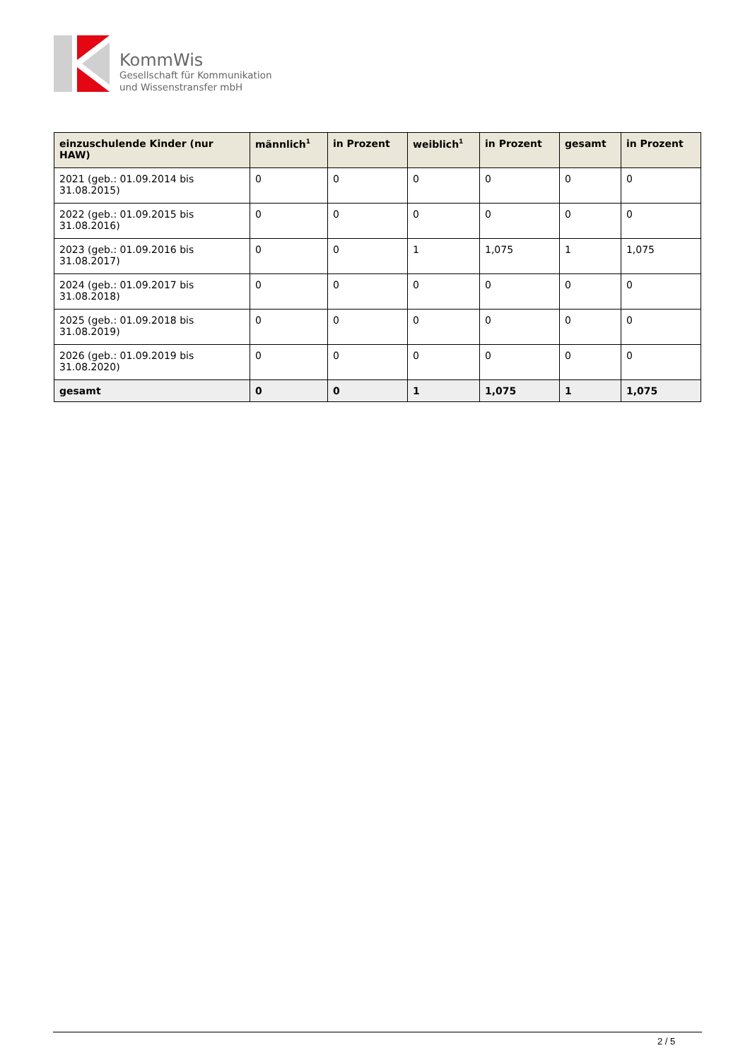KommWis
Gesellschaft für Kommunikation
und Wissenstransfer mbH
| einzuschulende Kinder (nur HAW) | männlich<sup>1</sup> | in Prozent | weiblich<sup>1</sup> | in Prozent | gesamt | in Prozent |
| --- | --- | --- | --- | --- | --- | --- |
| 2021 (geb.: 01.09.2014 bis 31.08.2015) | 0 | 0 | 0 | 0 | 0 | 0 |
| 2022 (geb.: 01.09.2015 bis 31.08.2016) | 0 | 0 | 0 | 0 | 0 | 0 |
| 2023 (geb.: 01.09.2016 bis 31.08.2017) | 0 | 0 | 1 | 1,075 | 1 | 1,075 |
| 2024 (geb.: 01.09.2017 bis 31.08.2018) | 0 | 0 | 0 | 0 | 0 | 0 |
| 2025 (geb.: 01.09.2018 bis 31.08.2019) | 0 | 0 | 0 | 0 | 0 | 0 |
| 2026 (geb.: 01.09.2019 bis 31.08.2020) | 0 | 0 | 0 | 0 | 0 | 0 |
| gesamt | 0 | 0 | 1 | 1,075 | 1 | 1,075 |
2 / 5